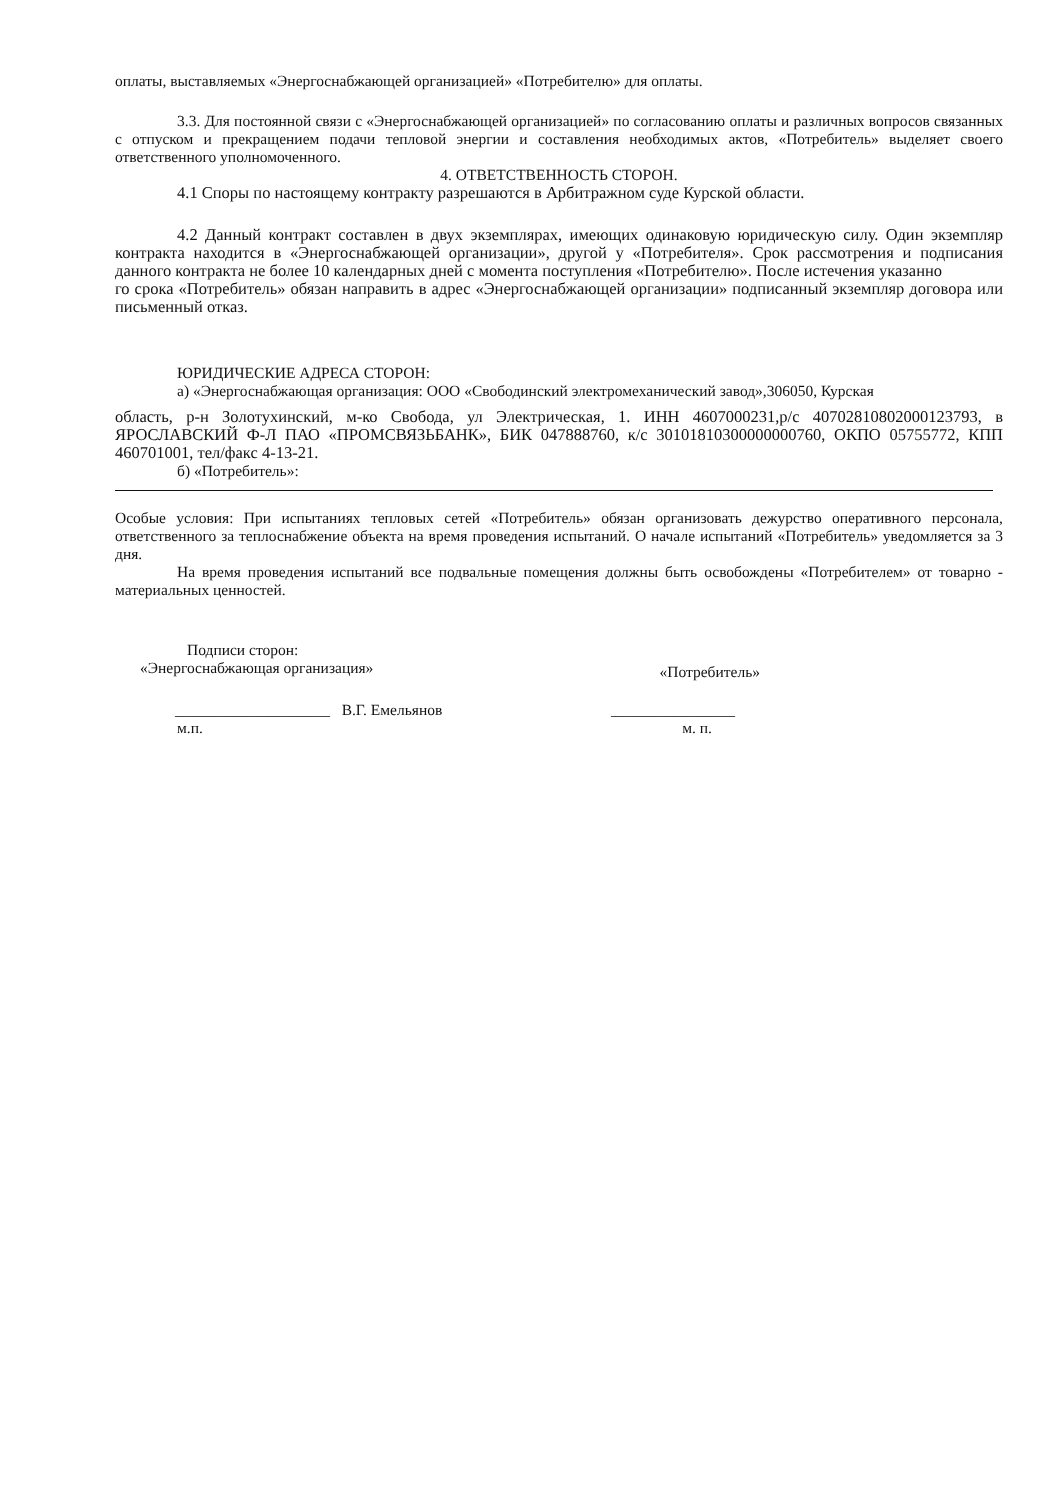оплаты, выставляемых «Энергоснабжающей организацией» «Потребителю» для оплаты.
3.3. Для постоянной связи с «Энергоснабжающей организацией» по согласованию оплаты и различных вопросов связанных с отпуском и прекращением подачи тепловой энергии и составления необходимых актов, «Потребитель» выделяет своего ответственного уполномоченного.
4. ОТВЕТСТВЕННОСТЬ СТОРОН.
4.1 Споры по настоящему контракту разрешаются в Арбитражном суде Курской области.
4.2 Данный контракт составлен в двух экземплярах, имеющих одинаковую юридическую силу. Один экземпляр контракта находится в «Энергоснабжающей организации», другой у «Потребителя». Срок рассмотрения и подписания данного контракта не более 10 календарных дней с момента поступления «Потребителю». После истечения указанно
го срока «Потребитель» обязан направить в адрес «Энергоснабжающей организации» подписанный экземпляр договора или письменный отказ.
ЮРИДИЧЕСКИЕ АДРЕСА СТОРОН:
а) «Энергоснабжающая организация: ООО «Свободинский электромеханический завод»,306050, Курская
область, р-н Золотухинский, м-ко Свобода, ул Электрическая, 1. ИНН 4607000231,р/с 40702810802000123793, в ЯРОСЛАВСКИЙ Ф-Л ПАО «ПРОМСВЯЗЬБАНК», БИК 047888760, к/с 30101810300000000760, ОКПО 05755772, КПП 460701001, тел/факс 4-13-21.
б) «Потребитель»:
Особые условия: При испытаниях тепловых сетей «Потребитель» обязан организовать дежурство оперативного персонала, ответственного за теплоснабжение объекта на время проведения испытаний. О начале испытаний «Потребитель» уведомляется за 3 дня.
На время проведения испытаний все подвальные помещения должны быть освобождены «Потребителем» от товарно - материальных ценностей.
Подписи сторон:
«Энергоснабжающая организация» «Потребитель»
____________________ В.Г. Емельянов ________________
м.п. м. п.